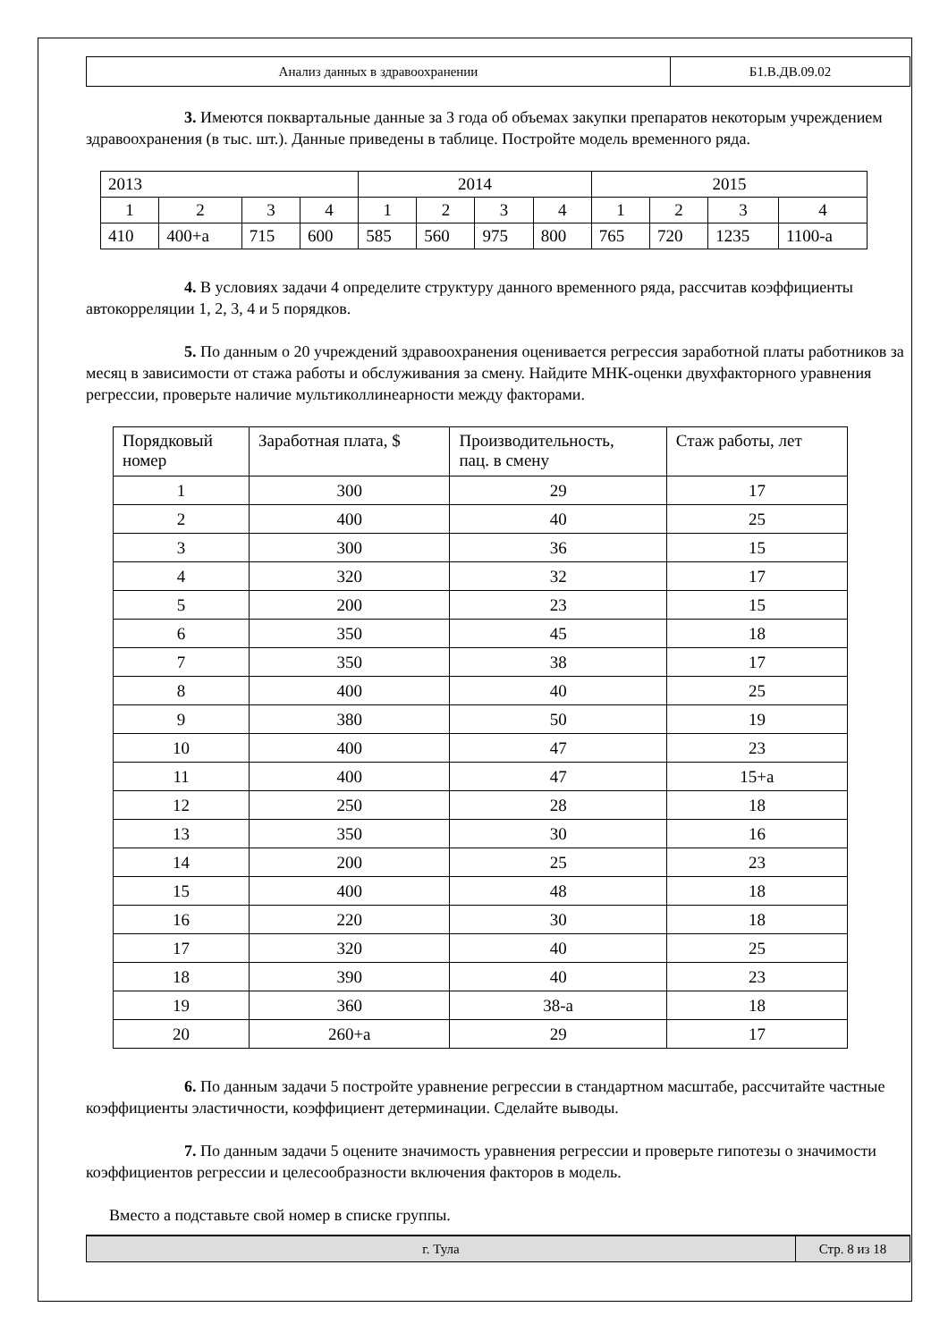| Анализ данных в здравоохранении | Б1.В.ДВ.09.02 |
3. Имеются поквартальные данные за 3 года об объемах закупки препаратов некоторым учреждением здравоохранения (в тыс. шт.). Данные приведены в таблице. Постройте модель временного ряда.
| 2013 | | | | 2014 | | | | 2015 | | | |
| 1 | 2 | 3 | 4 | 1 | 2 | 3 | 4 | 1 | 2 | 3 | 4 |
| 410 | 400+а | 715 | 600 | 585 | 560 | 975 | 800 | 765 | 720 | 1235 | 1100-а |
4. В условиях задачи 4 определите структуру данного временного ряда, рассчитав коэффициенты автокорреляции 1, 2, 3, 4 и 5 порядков.
5. По данным о 20 учреждений здравоохранения оценивается регрессия заработной платы работников за месяц в зависимости от стажа работы и обслуживания за смену. Найдите МНК-оценки двухфакторного уравнения регрессии, проверьте наличие мультиколлинеарности между факторами.
| Порядковый номер | Заработная плата, $ | Производительность, пац. в смену | Стаж работы, лет |
| --- | --- | --- | --- |
| 1 | 300 | 29 | 17 |
| 2 | 400 | 40 | 25 |
| 3 | 300 | 36 | 15 |
| 4 | 320 | 32 | 17 |
| 5 | 200 | 23 | 15 |
| 6 | 350 | 45 | 18 |
| 7 | 350 | 38 | 17 |
| 8 | 400 | 40 | 25 |
| 9 | 380 | 50 | 19 |
| 10 | 400 | 47 | 23 |
| 11 | 400 | 47 | 15+а |
| 12 | 250 | 28 | 18 |
| 13 | 350 | 30 | 16 |
| 14 | 200 | 25 | 23 |
| 15 | 400 | 48 | 18 |
| 16 | 220 | 30 | 18 |
| 17 | 320 | 40 | 25 |
| 18 | 390 | 40 | 23 |
| 19 | 360 | 38-а | 18 |
| 20 | 260+а | 29 | 17 |
6. По данным задачи 5 постройте уравнение регрессии в стандартном масштабе, рассчитайте частные коэффициенты эластичности, коэффициент детерминации. Сделайте выводы.
7. По данным задачи 5 оцените значимость уравнения регрессии и проверьте гипотезы о значимости коэффициентов регрессии и целесообразности включения факторов в модель.
Вместо а подставьте свой номер в списке группы.
| г. Тула | Стр. 8 из 18 |